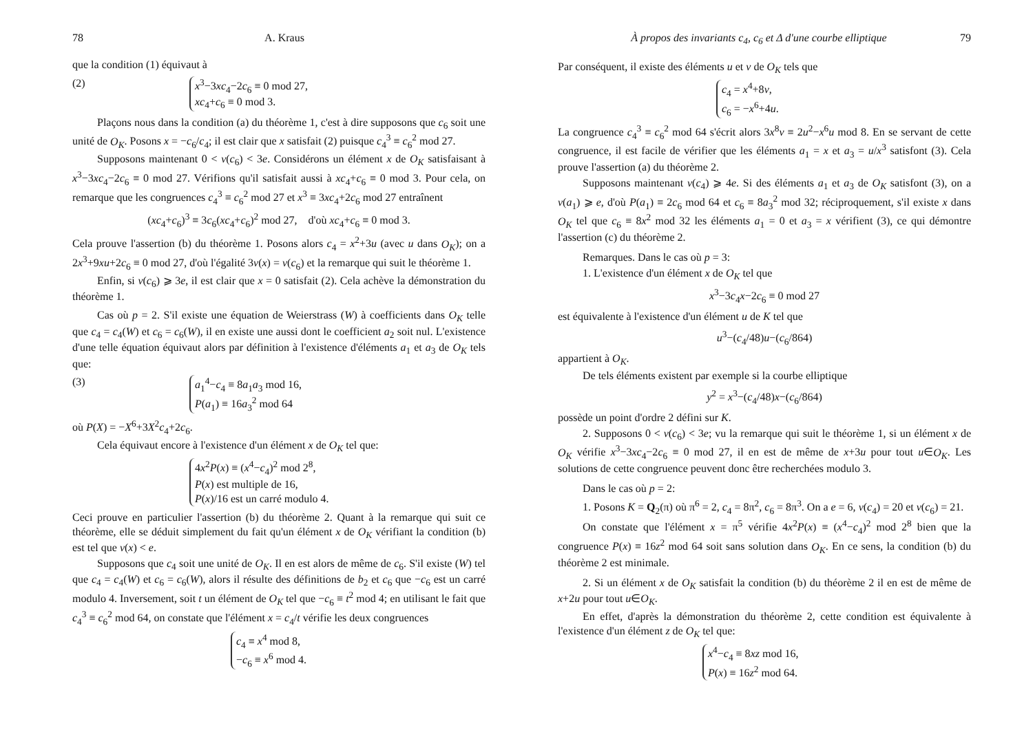78 A. Kraus
que la condition (1) équivaut à
(2) x<sup>3</sup>−3xc<sub>4</sub>−2c<sub>6</sub> ≡ 0 mod 27,
xc<sub>4</sub>+c<sub>6</sub> ≡ 0 mod 3.
Plaçons nous dans la condition (a) du théorème 1, c'est à dire supposons que c<sub>6</sub> soit une unité de O<sub>K</sub>. Posons x = −c<sub>6</sub>/c<sub>4</sub>; il est clair que x satisfait (2) puisque c<sub>4</sub><sup>3</sup> ≡ c<sub>6</sub><sup>2</sup> mod 27.
Supposons maintenant 0 < v(c<sub>6</sub>) < 3e. Considérons un élément x de O<sub>K</sub> satisfaisant à x<sup>3</sup>−3xc<sub>4</sub>−2c<sub>6</sub> ≡ 0 mod 27. Vérifions qu'il satisfait aussi à xc<sub>4</sub>+c<sub>6</sub> ≡ 0 mod 3. Pour cela, on remarque que les congruences c<sub>4</sub><sup>3</sup> ≡ c<sub>6</sub><sup>2</sup> mod 27 et x<sup>3</sup> ≡ 3xc<sub>4</sub>+2c<sub>6</sub> mod 27 entraînent
(xc<sub>4</sub>+c<sub>6</sub>)<sup>3</sup> ≡ 3c<sub>6</sub>(xc<sub>4</sub>+c<sub>6</sub>)<sup>2</sup> mod 27, d'où xc<sub>4</sub>+c<sub>6</sub> ≡ 0 mod 3.
Cela prouve l'assertion (b) du théorème 1. Posons alors c<sub>4</sub> = x<sup>2</sup>+3u (avec u dans O<sub>K</sub>); on a 2x<sup>3</sup>+9xu+2c<sub>6</sub> ≡ 0 mod 27, d'où l'égalité 3v(x) = v(c<sub>6</sub>) et la remarque qui suit le théorème 1.
Enfin, si v(c<sub>6</sub>) ⩾ 3e, il est clair que x = 0 satisfait (2). Cela achève la démonstration du théorème 1.
Cas où p = 2. S'il existe une équation de Weierstrass (W) à coefficients dans O<sub>K</sub> telle que c<sub>4</sub> = c<sub>4</sub>(W) et c<sub>6</sub> = c<sub>6</sub>(W), il en existe une aussi dont le coefficient a<sub>2</sub> soit nul. L'existence d'une telle équation équivaut alors par définition à l'existence d'éléments a<sub>1</sub> et a<sub>3</sub> de O<sub>K</sub> tels que:
(3) a<sub>1</sub><sup>4</sup>−c<sub>4</sub> ≡ 8a<sub>1</sub>a<sub>3</sub> mod 16,
P(a<sub>1</sub>) ≡ 16a<sub>3</sub><sup>2</sup> mod 64
où P(X) = −X<sup>6</sup>+3X<sup>2</sup>c<sub>4</sub>+2c<sub>6</sub>.
Cela équivaut encore à l'existence d'un élément x de O<sub>K</sub> tel que:
4x<sup>2</sup>P(x) ≡ (x<sup>4</sup>−c<sub>4</sub>)<sup>2</sup> mod 2<sup>8</sup>,
P(x) est multiple de 16,
P(x)/16 est un carré modulo 4.
Ceci prouve en particulier l'assertion (b) du théorème 2. Quant à la remarque qui suit ce théorème, elle se déduit simplement du fait qu'un élément x de O<sub>K</sub> vérifiant la condition (b) est tel que v(x) < e.
Supposons que c<sub>4</sub> soit une unité de O<sub>K</sub>. Il en est alors de même de c<sub>6</sub>. S'il existe (W) tel que c<sub>4</sub> = c<sub>4</sub>(W) et c<sub>6</sub> = c<sub>6</sub>(W), alors il résulte des définitions de b<sub>2</sub> et c<sub>6</sub> que −c<sub>6</sub> est un carré modulo 4. Inversement, soit t un élément de O<sub>K</sub> tel que −c<sub>6</sub> ≡ t<sup>2</sup> mod 4; en utilisant le fait que c<sub>4</sub><sup>3</sup> ≡ c<sub>6</sub><sup>2</sup> mod 64, on constate que l'élément x = c<sub>4</sub>/t vérifie les deux congruences
c<sub>4</sub> ≡ x<sup>4</sup> mod 8,
−c<sub>6</sub> ≡ x<sup>6</sup> mod 4.
À propos des invariants c<sub>4</sub>, c<sub>6</sub> et Δ d'une courbe elliptique 79
Par conséquent, il existe des éléments u et v de O<sub>K</sub> tels que
c<sub>4</sub> = x<sup>4</sup>+8v,
c<sub>6</sub> = −x<sup>6</sup>+4u.
La congruence c<sub>4</sub><sup>3</sup> ≡ c<sub>6</sub><sup>2</sup> mod 64 s'écrit alors 3x<sup>8</sup>v ≡ 2u<sup>2</sup>−x<sup>6</sup>u mod 8. En se servant de cette congruence, il est facile de vérifier que les éléments a<sub>1</sub> = x et a<sub>3</sub> = u/x<sup>3</sup> satisfont (3). Cela prouve l'assertion (a) du théorème 2.
Supposons maintenant v(c<sub>4</sub>) ⩾ 4e. Si des éléments a<sub>1</sub> et a<sub>3</sub> de O<sub>K</sub> satisfont (3), on a v(a<sub>1</sub>) ⩾ e, d'où P(a<sub>1</sub>) ≡ 2c<sub>6</sub> mod 64 et c<sub>6</sub> ≡ 8a<sub>3</sub><sup>2</sup> mod 32; réciproquement, s'il existe x dans O<sub>K</sub> tel que c<sub>6</sub> ≡ 8x<sup>2</sup> mod 32 les éléments a<sub>1</sub> = 0 et a<sub>3</sub> = x vérifient (3), ce qui démontre l'assertion (c) du théorème 2.
Remarques. Dans le cas où p = 3:
1. L'existence d'un élément x de O<sub>K</sub> tel que
x<sup>3</sup>−3c<sub>4</sub>x−2c<sub>6</sub> ≡ 0 mod 27
est équivalente à l'existence d'un élément u de K tel que
u<sup>3</sup>−(c<sub>4</sub>/48)u−(c<sub>6</sub>/864)
appartient à O<sub>K</sub>.
De tels éléments existent par exemple si la courbe elliptique
y<sup>2</sup> = x<sup>3</sup>−(c<sub>4</sub>/48)x−(c<sub>6</sub>/864)
possède un point d'ordre 2 défini sur K.
2. Supposons 0 < v(c<sub>6</sub>) < 3e; vu la remarque qui suit le théorème 1, si un élément x de O<sub>K</sub> vérifie x<sup>3</sup>−3xc<sub>4</sub>−2c<sub>6</sub> ≡ 0 mod 27, il en est de même de x+3u pour tout u∈O<sub>K</sub>. Les solutions de cette congruence peuvent donc être recherchées modulo 3.
Dans le cas où p = 2:
1. Posons K = Q<sub>2</sub>(π) où π<sup>6</sup> = 2, c<sub>4</sub> = 8π<sup>2</sup>, c<sub>6</sub> = 8π<sup>3</sup>. On a e = 6, v(c<sub>4</sub>) = 20 et v(c<sub>6</sub>) = 21.
On constate que l'élément x = π<sup>5</sup> vérifie 4x<sup>2</sup>P(x) ≡ (x<sup>4</sup>−c<sub>4</sub>)<sup>2</sup> mod 2<sup>8</sup> bien que la congruence P(x) ≡ 16z<sup>2</sup> mod 64 soit sans solution dans O<sub>K</sub>. En ce sens, la condition (b) du théorème 2 est minimale.
2. Si un élément x de O<sub>K</sub> satisfait la condition (b) du théorème 2 il en est de même de x+2u pour tout u∈O<sub>K</sub>.
En effet, d'après la démonstration du théorème 2, cette condition est équivalente à l'existence d'un élément z de O<sub>K</sub> tel que:
x<sup>4</sup>−c<sub>4</sub> ≡ 8xz mod 16,
P(x) ≡ 16z<sup>2</sup> mod 64.